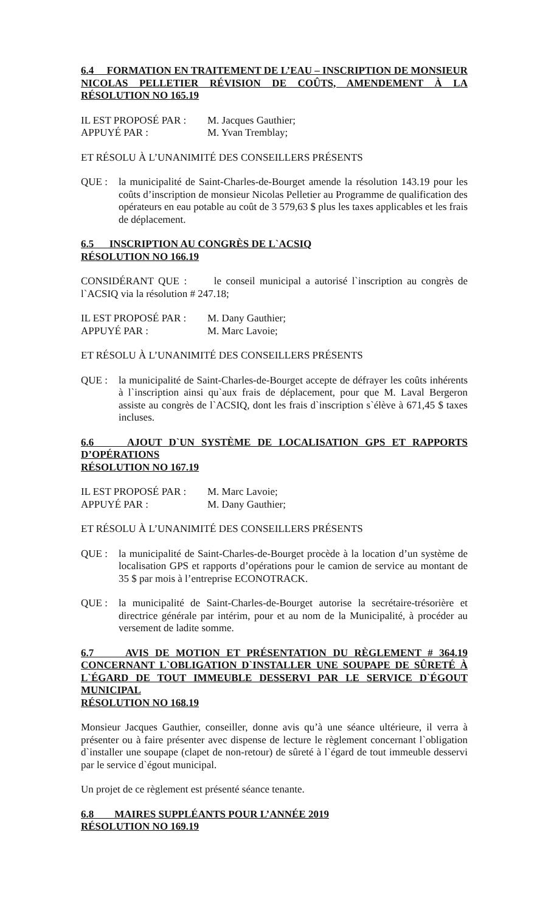6.4 FORMATION EN TRAITEMENT DE L’EAU – INSCRIPTION DE MONSIEUR NICOLAS PELLETIER RÉVISION DE COÛTS, AMENDEMENT À LA RÉSOLUTION NO 165.19
IL EST PROPOSÉ PAR : M. Jacques Gauthier;
APPUYÉ PAR : M. Yvan Tremblay;
ET RÉSOLU À L’UNANIMITÉ DES CONSEILLERS PRÉSENTS
QUE : la municipalité de Saint-Charles-de-Bourget amende la résolution 143.19 pour les coûts d’inscription de monsieur Nicolas Pelletier au Programme de qualification des opérateurs en eau potable au coût de 3 579,63 $ plus les taxes applicables et les frais de déplacement.
6.5 INSCRIPTION AU CONGRÈS DE L`ACSIQ
RÉSOLUTION NO 166.19
CONSIDÉRANT QUE : le conseil municipal a autorisé l`inscription au congrès de l`ACSIQ via la résolution # 247.18;
IL EST PROPOSÉ PAR : M. Dany Gauthier;
APPUYÉ PAR : M. Marc Lavoie;
ET RÉSOLU À L’UNANIMITÉ DES CONSEILLERS PRÉSENTS
QUE : la municipalité de Saint-Charles-de-Bourget accepte de défrayer les coûts inhérents à l`inscription ainsi qu`aux frais de déplacement, pour que M. Laval Bergeron assiste au congrès de l`ACSIQ, dont les frais d`inscription s`élève à 671,45 $ taxes incluses.
6.6 AJOUT D`UN SYSTÈME DE LOCALISATION GPS ET RAPPORTS D’OPÉRATIONS
RÉSOLUTION NO 167.19
IL EST PROPOSÉ PAR : M. Marc Lavoie;
APPUYÉ PAR : M. Dany Gauthier;
ET RÉSOLU À L’UNANIMITÉ DES CONSEILLERS PRÉSENTS
QUE : la municipalité de Saint-Charles-de-Bourget procède à la location d’un système de localisation GPS et rapports d’opérations pour le camion de service au montant de 35 $ par mois à l’entreprise ECONOTRACK.
QUE : la municipalité de Saint-Charles-de-Bourget autorise la secrétaire-trésorière et directrice générale par intérim, pour et au nom de la Municipalité, à procéder au versement de ladite somme.
6.7 AVIS DE MOTION ET PRÉSENTATION DU RÈGLEMENT # 364.19 CONCERNANT L`OBLIGATION D`INSTALLER UNE SOUPAPE DE SÛRETÉ À L`ÉGARD DE TOUT IMMEUBLE DESSERVI PAR LE SERVICE D`ÉGOUT MUNICIPAL
RÉSOLUTION NO 168.19
Monsieur Jacques Gauthier, conseiller, donne avis qu’à une séance ultérieure, il verra à présenter ou à faire présenter avec dispense de lecture le règlement concernant l`obligation d`installer une soupape (clapet de non-retour) de sûreté à l`égard de tout immeuble desservi par le service d`égout municipal.
Un projet de ce règlement est présenté séance tenante.
6.8 MAIRES SUPPLÉANTS POUR L’ANNÉE 2019
RÉSOLUTION NO 169.19